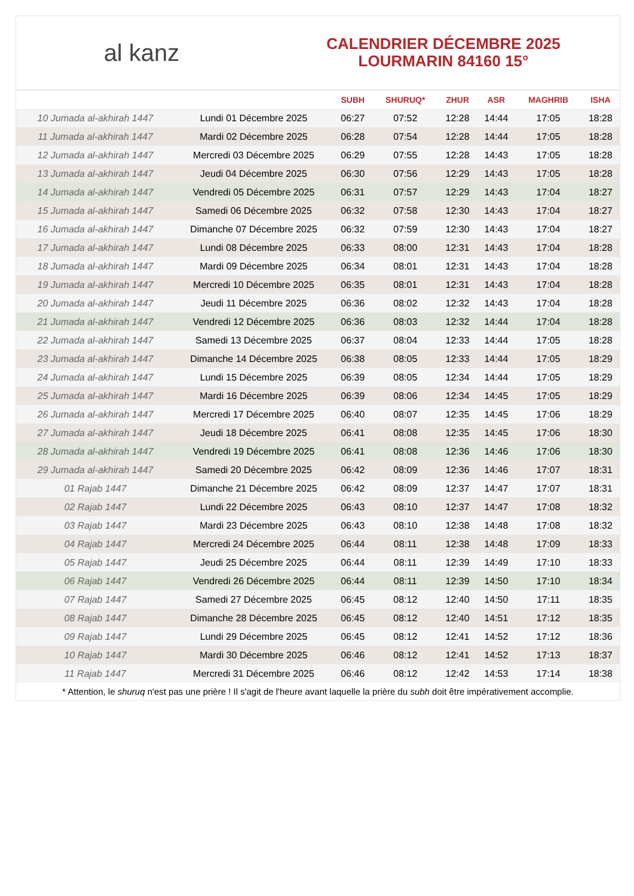al kanz
CALENDRIER DÉCEMBRE 2025
LOURMARIN 84160 15°
| | | SUBH | SHURUQ* | ZHUR | ASR | MAGHRIB | ISHA |
| --- | --- | --- | --- | --- | --- | --- | --- |
| 10 Jumada al-akhirah 1447 | Lundi 01 Décembre 2025 | 06:27 | 07:52 | 12:28 | 14:44 | 17:05 | 18:28 |
| 11 Jumada al-akhirah 1447 | Mardi 02 Décembre 2025 | 06:28 | 07:54 | 12:28 | 14:44 | 17:05 | 18:28 |
| 12 Jumada al-akhirah 1447 | Mercredi 03 Décembre 2025 | 06:29 | 07:55 | 12:28 | 14:43 | 17:05 | 18:28 |
| 13 Jumada al-akhirah 1447 | Jeudi 04 Décembre 2025 | 06:30 | 07:56 | 12:29 | 14:43 | 17:05 | 18:28 |
| 14 Jumada al-akhirah 1447 | Vendredi 05 Décembre 2025 | 06:31 | 07:57 | 12:29 | 14:43 | 17:04 | 18:27 |
| 15 Jumada al-akhirah 1447 | Samedi 06 Décembre 2025 | 06:32 | 07:58 | 12:30 | 14:43 | 17:04 | 18:27 |
| 16 Jumada al-akhirah 1447 | Dimanche 07 Décembre 2025 | 06:32 | 07:59 | 12:30 | 14:43 | 17:04 | 18:27 |
| 17 Jumada al-akhirah 1447 | Lundi 08 Décembre 2025 | 06:33 | 08:00 | 12:31 | 14:43 | 17:04 | 18:28 |
| 18 Jumada al-akhirah 1447 | Mardi 09 Décembre 2025 | 06:34 | 08:01 | 12:31 | 14:43 | 17:04 | 18:28 |
| 19 Jumada al-akhirah 1447 | Mercredi 10 Décembre 2025 | 06:35 | 08:01 | 12:31 | 14:43 | 17:04 | 18:28 |
| 20 Jumada al-akhirah 1447 | Jeudi 11 Décembre 2025 | 06:36 | 08:02 | 12:32 | 14:43 | 17:04 | 18:28 |
| 21 Jumada al-akhirah 1447 | Vendredi 12 Décembre 2025 | 06:36 | 08:03 | 12:32 | 14:44 | 17:04 | 18:28 |
| 22 Jumada al-akhirah 1447 | Samedi 13 Décembre 2025 | 06:37 | 08:04 | 12:33 | 14:44 | 17:05 | 18:28 |
| 23 Jumada al-akhirah 1447 | Dimanche 14 Décembre 2025 | 06:38 | 08:05 | 12:33 | 14:44 | 17:05 | 18:29 |
| 24 Jumada al-akhirah 1447 | Lundi 15 Décembre 2025 | 06:39 | 08:05 | 12:34 | 14:44 | 17:05 | 18:29 |
| 25 Jumada al-akhirah 1447 | Mardi 16 Décembre 2025 | 06:39 | 08:06 | 12:34 | 14:45 | 17:05 | 18:29 |
| 26 Jumada al-akhirah 1447 | Mercredi 17 Décembre 2025 | 06:40 | 08:07 | 12:35 | 14:45 | 17:06 | 18:29 |
| 27 Jumada al-akhirah 1447 | Jeudi 18 Décembre 2025 | 06:41 | 08:08 | 12:35 | 14:45 | 17:06 | 18:30 |
| 28 Jumada al-akhirah 1447 | Vendredi 19 Décembre 2025 | 06:41 | 08:08 | 12:36 | 14:46 | 17:06 | 18:30 |
| 29 Jumada al-akhirah 1447 | Samedi 20 Décembre 2025 | 06:42 | 08:09 | 12:36 | 14:46 | 17:07 | 18:31 |
| 01 Rajab 1447 | Dimanche 21 Décembre 2025 | 06:42 | 08:09 | 12:37 | 14:47 | 17:07 | 18:31 |
| 02 Rajab 1447 | Lundi 22 Décembre 2025 | 06:43 | 08:10 | 12:37 | 14:47 | 17:08 | 18:32 |
| 03 Rajab 1447 | Mardi 23 Décembre 2025 | 06:43 | 08:10 | 12:38 | 14:48 | 17:08 | 18:32 |
| 04 Rajab 1447 | Mercredi 24 Décembre 2025 | 06:44 | 08:11 | 12:38 | 14:48 | 17:09 | 18:33 |
| 05 Rajab 1447 | Jeudi 25 Décembre 2025 | 06:44 | 08:11 | 12:39 | 14:49 | 17:10 | 18:33 |
| 06 Rajab 1447 | Vendredi 26 Décembre 2025 | 06:44 | 08:11 | 12:39 | 14:50 | 17:10 | 18:34 |
| 07 Rajab 1447 | Samedi 27 Décembre 2025 | 06:45 | 08:12 | 12:40 | 14:50 | 17:11 | 18:35 |
| 08 Rajab 1447 | Dimanche 28 Décembre 2025 | 06:45 | 08:12 | 12:40 | 14:51 | 17:12 | 18:35 |
| 09 Rajab 1447 | Lundi 29 Décembre 2025 | 06:45 | 08:12 | 12:41 | 14:52 | 17:12 | 18:36 |
| 10 Rajab 1447 | Mardi 30 Décembre 2025 | 06:46 | 08:12 | 12:41 | 14:52 | 17:13 | 18:37 |
| 11 Rajab 1447 | Mercredi 31 Décembre 2025 | 06:46 | 08:12 | 12:42 | 14:53 | 17:14 | 18:38 |
* Attention, le shuruq n'est pas une prière ! Il s'agit de l'heure avant laquelle la prière du subh doit être impérativement accomplie.